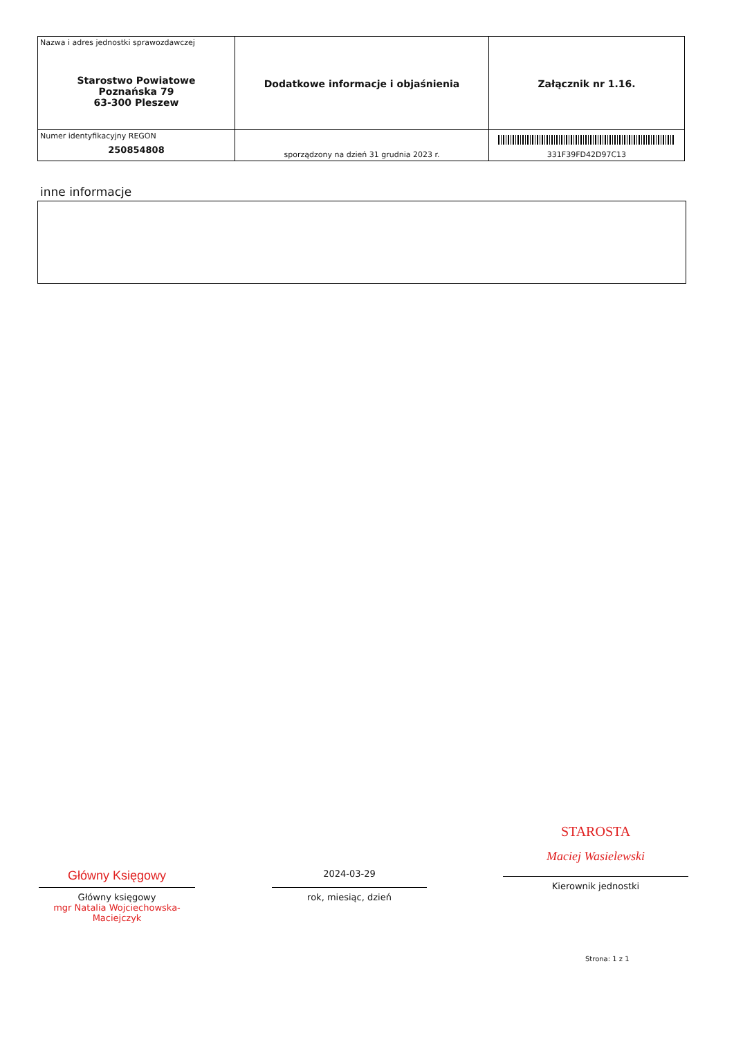| Nazwa i adres jednostki sprawozdawczej Starostwo Powiatowe Poznańska 79 63-300 Pleszew | Dodatkowe informacje i objaśnienia | Załącznik nr 1.16. |
| Numer identyfikacyjny REGON 250854808 | sporządzony na dzień 31 grudnia 2023 r. | 331F39FD42D97C13 |
inne informacje
Główny Księgowy
Główny księgowy
mgr Natalia Wojciechowska-Maciejczyk
2024-03-29
rok, miesiąc, dzień
STAROSTA
Maciej Wasielewski
Kierownik jednostki
Strona: 1 z 1